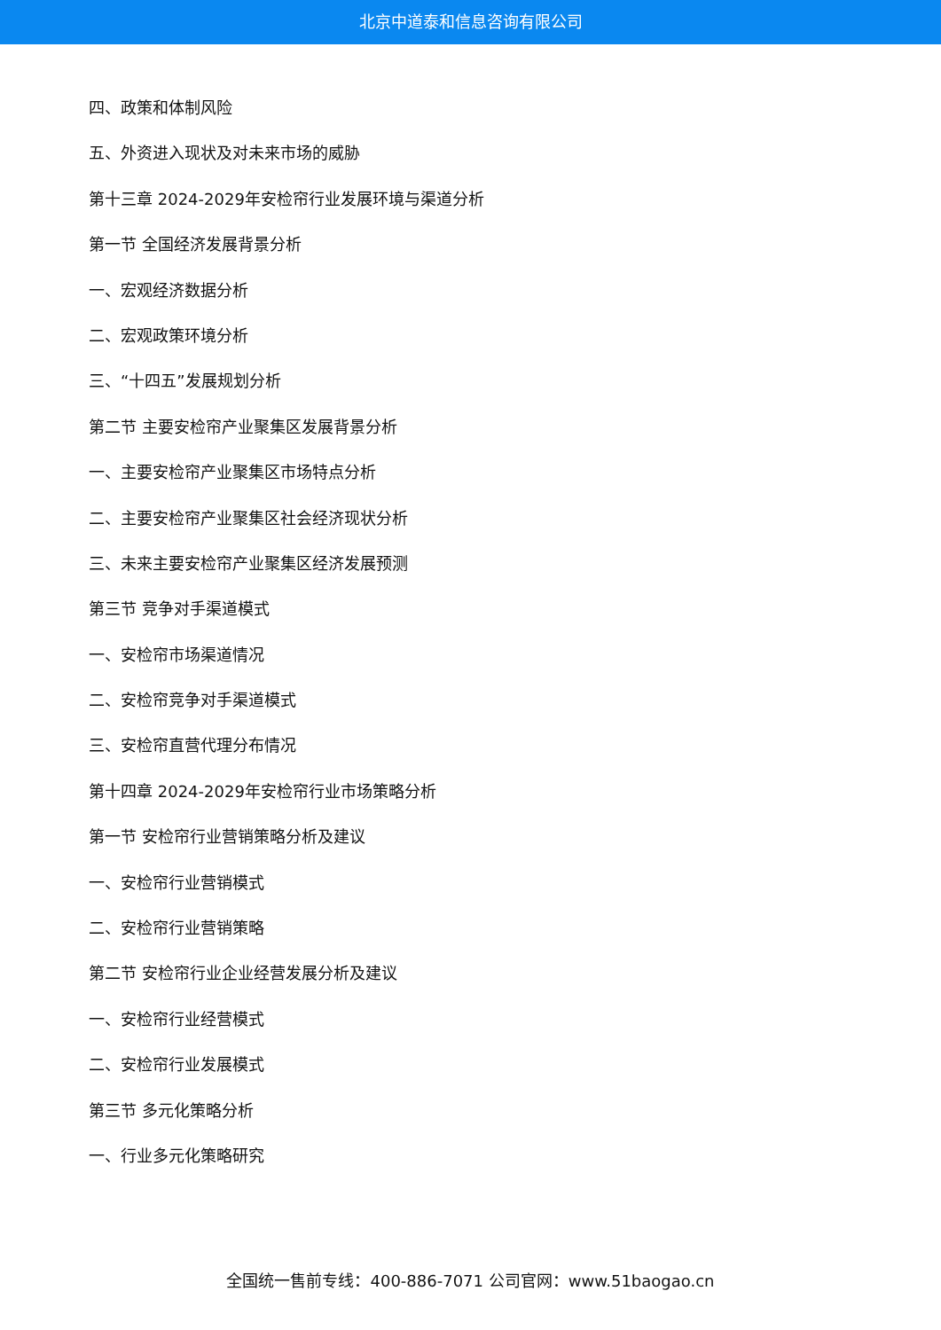北京中道泰和信息咨询有限公司
四、政策和体制风险
五、外资进入现状及对未来市场的威胁
第十三章 2024-2029年安检帘行业发展环境与渠道分析
第一节 全国经济发展背景分析
一、宏观经济数据分析
二、宏观政策环境分析
三、“十四五”发展规划分析
第二节 主要安检帘产业聚集区发展背景分析
一、主要安检帘产业聚集区市场特点分析
二、主要安检帘产业聚集区社会经济现状分析
三、未来主要安检帘产业聚集区经济发展预测
第三节 竞争对手渠道模式
一、安检帘市场渠道情况
二、安检帘竞争对手渠道模式
三、安检帘直营代理分布情况
第十四章 2024-2029年安检帘行业市场策略分析
第一节 安检帘行业营销策略分析及建议
一、安检帘行业营销模式
二、安检帘行业营销策略
第二节 安检帘行业企业经营发展分析及建议
一、安检帘行业经营模式
二、安检帘行业发展模式
第三节 多元化策略分析
一、行业多元化策略研究
全国统一售前专线：400-886-7071 公司官网：www.51baogao.cn